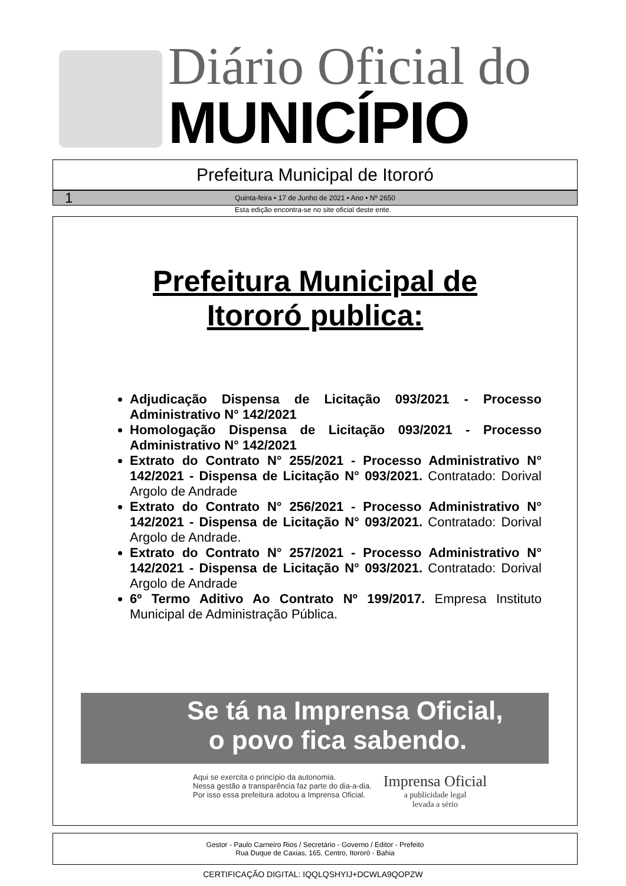Diário Oficial do
MUNICÍPIO
Prefeitura Municipal de Itororó
1 Quinta-feira • 17 de Junho de 2021 • Ano • Nº 2650
Esta edição encontra-se no site oficial deste ente.
Prefeitura Municipal de
Itororó publica:
Adjudicação Dispensa de Licitação 093/2021 - Processo Administrativo N° 142/2021
Homologação Dispensa de Licitação 093/2021 - Processo Administrativo N° 142/2021
Extrato do Contrato N° 255/2021 - Processo Administrativo N° 142/2021 - Dispensa de Licitação N° 093/2021. Contratado: Dorival Argolo de Andrade
Extrato do Contrato N° 256/2021 - Processo Administrativo N° 142/2021 - Dispensa de Licitação N° 093/2021. Contratado: Dorival Argolo de Andrade.
Extrato do Contrato N° 257/2021 - Processo Administrativo N° 142/2021 - Dispensa de Licitação N° 093/2021. Contratado: Dorival Argolo de Andrade
6º Termo Aditivo Ao Contrato Nº 199/2017. Empresa Instituto Municipal de Administração Pública.
Se tá na Imprensa Oficial,
o povo fica sabendo.
Aqui se exercita o princípio da autonomia.
Nessa gestão a transparência faz parte do dia-a-dia.
Por isso essa prefeitura adotou a Imprensa Oficial.
Imprensa Oficial
a publicidade legal
levada a sério
Gestor - Paulo Carneiro Rios / Secretário - Governo / Editor - Prefeito
Rua Duque de Caxias, 165, Centro, Itororó - Bahia
CERTIFICAÇÃO DIGITAL: IQQLQSHYIJ+DCWLA9QOPZW